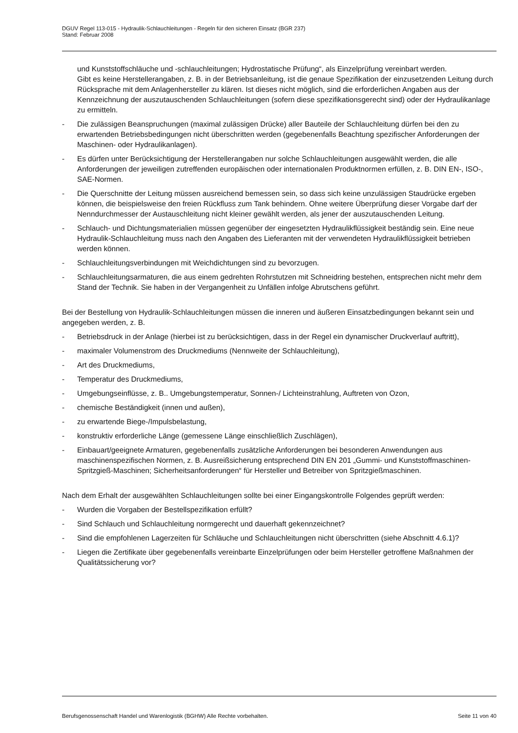DGUV Regel 113-015 - Hydraulik-Schlauchleitungen - Regeln für den sicheren Einsatz (BGR 237)
Stand: Februar 2008
und Kunststoffschläuche und -schlauchleitungen; Hydrostatische Prüfung“, als Einzelprüfung vereinbart werden.
Gibt es keine Herstellerangaben, z. B. in der Betriebsanleitung, ist die genaue Spezifikation der einzusetzenden Leitung durch Rücksprache mit dem Anlagenhersteller zu klären. Ist dieses nicht möglich, sind die erforderlichen Angaben aus der Kennzeichnung der auszutauschenden Schlauchleitungen (sofern diese spezifikationsgerecht sind) oder der Hydraulikanlage zu ermitteln.
- Die zulässigen Beanspruchungen (maximal zulässigen Drücke) aller Bauteile der Schlauchleitung dürfen bei den zu erwartenden Betriebsbedingungen nicht überschritten werden (gegebenenfalls Beachtung spezifischer Anforderungen der Maschinen- oder Hydraulikanlagen).
- Es dürfen unter Berücksichtigung der Herstellerangaben nur solche Schlauchleitungen ausgewählt werden, die alle Anforderungen der jeweiligen zutreffenden europäischen oder internationalen Produktnormen erfüllen, z. B. DIN EN-, ISO-, SAE-Normen.
- Die Querschnitte der Leitung müssen ausreichend bemessen sein, so dass sich keine unzulässigen Staudrücke ergeben können, die beispielsweise den freien Rückfluss zum Tank behindern. Ohne weitere Überprüfung dieser Vorgabe darf der Nenndurchmesser der Austauschleitung nicht kleiner gewählt werden, als jener der auszutauschenden Leitung.
- Schlauch- und Dichtungsmaterialien müssen gegenüber der eingesetzten Hydraulikflüssigkeit beständig sein. Eine neue Hydraulik-Schlauchleitung muss nach den Angaben des Lieferanten mit der verwendeten Hydraulikflüssigkeit betrieben werden können.
- Schlauchleitungsverbindungen mit Weichdichtungen sind zu bevorzugen.
- Schlauchleitungsarmaturen, die aus einem gedrehten Rohrstutzen mit Schneidring bestehen, entsprechen nicht mehr dem Stand der Technik. Sie haben in der Vergangenheit zu Unfällen infolge Abrutschens geführt.
Bei der Bestellung von Hydraulik-Schlauchleitungen müssen die inneren und äußeren Einsatzbedingungen bekannt sein und angegeben werden, z. B.
- Betriebsdruck in der Anlage (hierbei ist zu berücksichtigen, dass in der Regel ein dynamischer Druckverlauf auftritt),
- maximaler Volumenstrom des Druckmediums (Nennweite der Schlauchleitung),
- Art des Druckmediums,
- Temperatur des Druckmediums,
- Umgebungseinflüsse, z. B.. Umgebungstemperatur, Sonnen-/ Lichteinstrahlung, Auftreten von Ozon,
- chemische Beständigkeit (innen und außen),
- zu erwartende Biege-/Impulsbelastung,
- konstruktiv erforderliche Länge (gemessene Länge einschließlich Zuschlägen),
- Einbauart/geeignete Armaturen, gegebenenfalls zusätzliche Anforderungen bei besonderen Anwendungen aus maschinenspezifischen Normen, z. B. Ausreißsicherung entsprechend DIN EN 201 „Gummi- und Kunststoffmaschinen- Spritzgieß-Maschinen; Sicherheitsanforderungen“ für Hersteller und Betreiber von Spritzgießmaschinen.
Nach dem Erhalt der ausgewählten Schlauchleitungen sollte bei einer Eingangskontrolle Folgendes geprüft werden:
- Wurden die Vorgaben der Bestellspezifikation erfüllt?
- Sind Schlauch und Schlauchleitung normgerecht und dauerhaft gekennzeichnet?
- Sind die empfohlenen Lagerzeiten für Schläuche und Schlauchleitungen nicht überschritten (siehe Abschnitt 4.6.1)?
- Liegen die Zertifikate über gegebenenfalls vereinbarte Einzelprüfungen oder beim Hersteller getroffene Maßnahmen der Qualitätssicherung vor?
Berufsgenossenschaft Handel und Warenlogistik (BGHW) Alle Rechte vorbehalten. Seite 11 von 40